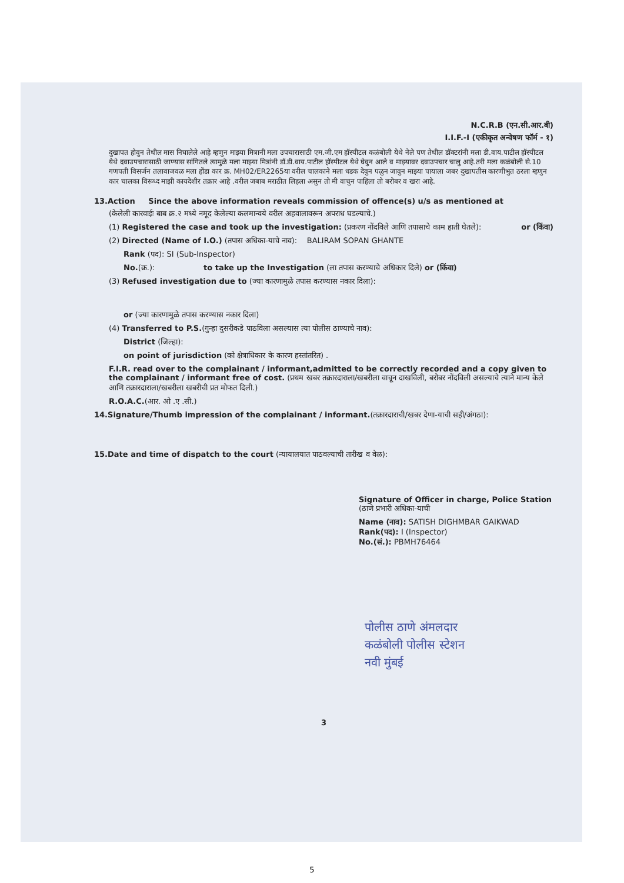N.C.R.B (एन.सी.आर.बी)
I.I.F.-I (एकीकृत अन्वेषण फॉर्म - १)
दुखापत होवुन तेथील मास निघालेले आहे म्हणुन माझ्या मित्रानी मला उपचारासाठी एम.जी.एम हॉस्पीटल कळंबोली येथे नेले पण तेथील डॉक्टरांनी मला डी.वाय.पाटील हॉस्पीटल येथे दवाउपचारासाठी जाण्यास सांगितले त्यामुळे मला माझ्या मित्रांनी डॉ.डी.वाय.पाटील हॉस्पीटल येथे घेवुन आले व माझ्यावर दवाउपचार चालु आहे.तरी मला कळंबोली से.10 गणपती विसर्जन तलावाजवळ मला होंडा कार क्र. MH02/ER2265या वरील चालकाने मला धडक देवुन पळुन जावुन माझ्या पायाला जबर दुखापतीस कारणीभुत ठरला म्हणुन कार चालका विरूध्द माझी कायदेशीर तक्रार आहे .वरील जबाब मराठीत लिहला असुन तो मी वाचुन पाहिला तो बरोबर व खरा आहे.
13.Action Since the above information reveals commission of offence(s) u/s as mentioned at
(केलेली कारवाईः बाब क्र.२ मध्ये नमूद केलेल्या कलमान्वये वरील अहवालावरून अपराध घडल्याचे.)
(1) Registered the case and took up the investigation: (प्रकरण नोंदविले आणि तपासाचे काम हाती घेतले): or (किंवा)
(2) Directed (Name of I.O.) (तपास अधिका-याचे नाव): BALIRAM SOPAN GHANTE
Rank (पद): SI (Sub-Inspector)
No.(क्र.): to take up the Investigation (ला तपास करण्याचे अधिकार दिले) or (किंवा)
(3) Refused investigation due to (ज्या कारणामुळे तपास करण्यास नकार दिला):
or (ज्या कारणामुळे तपास करण्यास नकार दिला)
(4) Transferred to P.S.(गुन्हा दुसरीकडे पाठविला असल्यास त्या पोलीस ठाण्याचे नाव):
District (जिल्हा):
on point of jurisdiction (को क्षेत्राधिकार के कारण हस्तांतरित) .
F.I.R. read over to the complainant / informant,admitted to be correctly recorded and a copy given to the complainant / informant free of cost. (प्रथम खबर तक्रारदाराला/खबरीला वाचून दाखविली, बरोबर नोंदविली असल्याचे त्याने मान्य केले आणि तक्रारदाराला/खबरीला खबरीची प्रत मोफत दिली.)
R.O.A.C.(आर. ओ .ए .सी.)
14.Signature/Thumb impression of the complainant / informant.(तक्रारदाराची/खबर देणा-याची सही/अंगठा):
15.Date and time of dispatch to the court (न्यायालयात पाठवल्याची तारीख व वेळ):
Signature of Officer in charge, Police Station (ठाणे प्रभारी अधिका-याची
Name (नाव): SATISH DIGHMBAR GAIKWAD
Rank(पद): I (Inspector)
No.(सं.): PBMH76464
पोलीस ठाणे अंमलदार
कळंबोली पोलीस स्टेशन
नवी मुंबई
3
5